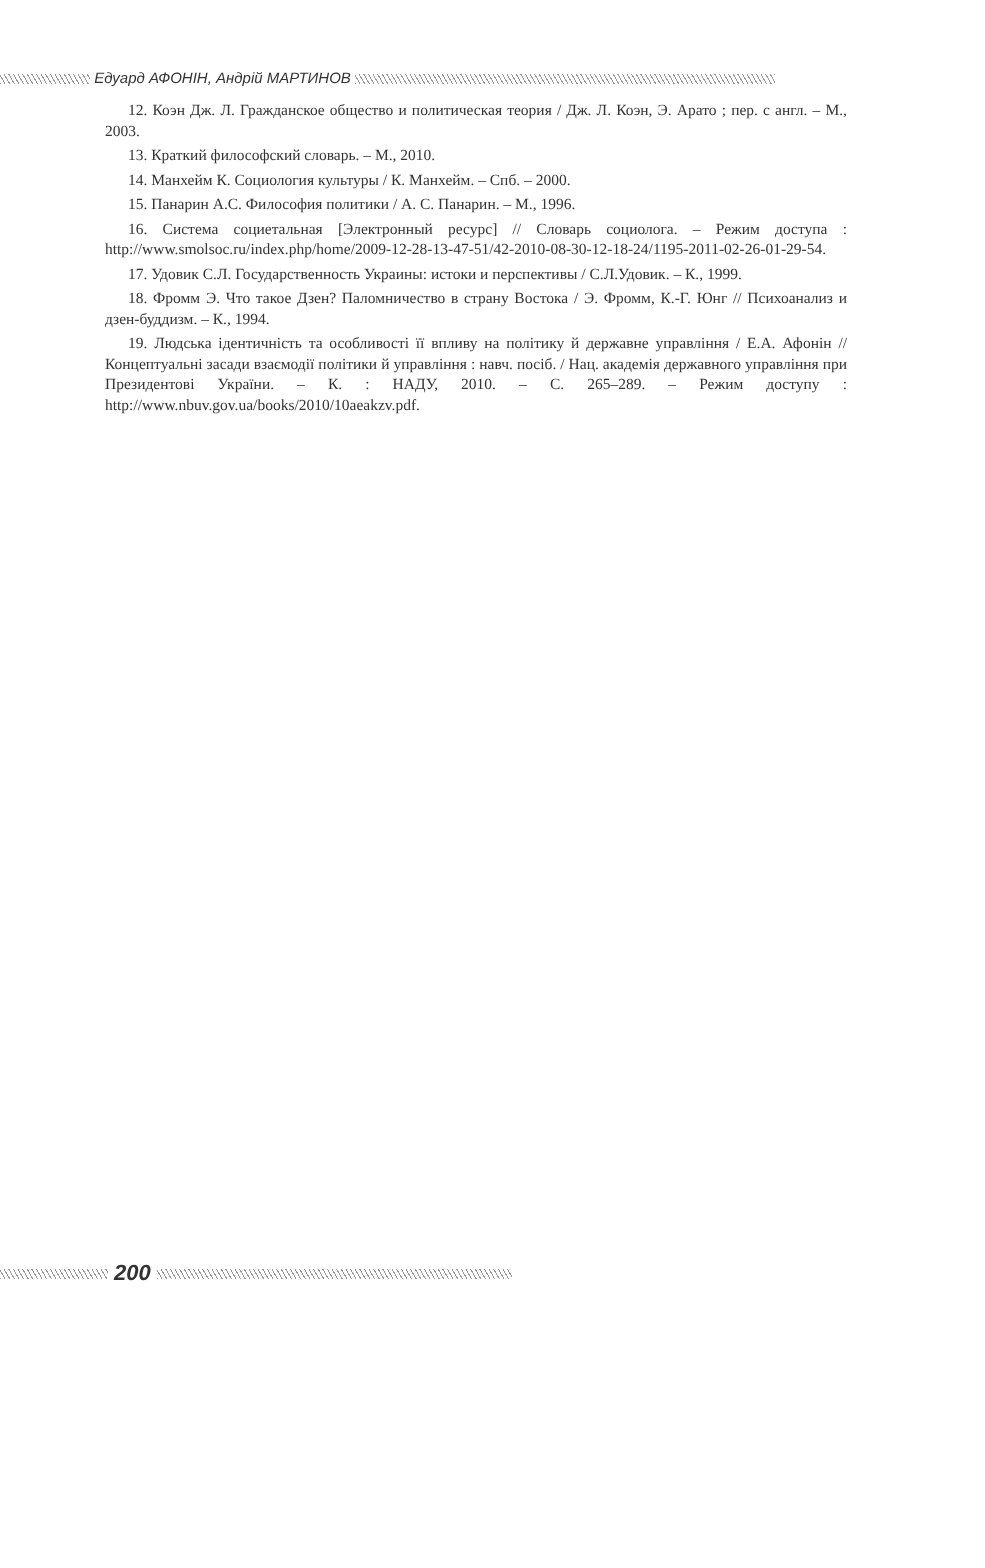Едуард АФОНІН, Андрій МАРТИНОВ
12. Коэн Дж. Л. Гражданское общество и политическая теория / Дж. Л. Коэн, Э. Арато ; пер. с англ. – М., 2003.
13. Краткий философский словарь. – М., 2010.
14. Манхейм К. Социология культуры / К. Манхейм. – Спб. – 2000.
15. Панарин А.С. Философия политики / А. С. Панарин. – М., 1996.
16. Система социетальная [Электронный ресурс] // Словарь социолога. – Режим доступа : http://www.smolsoc.ru/index.php/home/2009-12-28-13-47-51/42-2010-08-30-12-18-24/1195-2011-02-26-01-29-54.
17. Удовик С.Л. Государственность Украины: истоки и перспективы / С.Л.Удовик. – К., 1999.
18. Фромм Э. Что такое Дзен? Паломничество в страну Востока / Э. Фромм, К.-Г. Юнг // Психоанализ и дзен-буддизм. – К., 1994.
19. Людська ідентичність та особливості її впливу на політику й державне управління / Е.А. Афонін // Концептуальні засади взаємодії політики й управління : навч. посіб. / Нац. академія державного управління при Президентові України. – К. : НАДУ, 2010. – С. 265–289. – Режим доступу : http://www.nbuv.gov.ua/books/2010/10aeakzv.pdf.
200